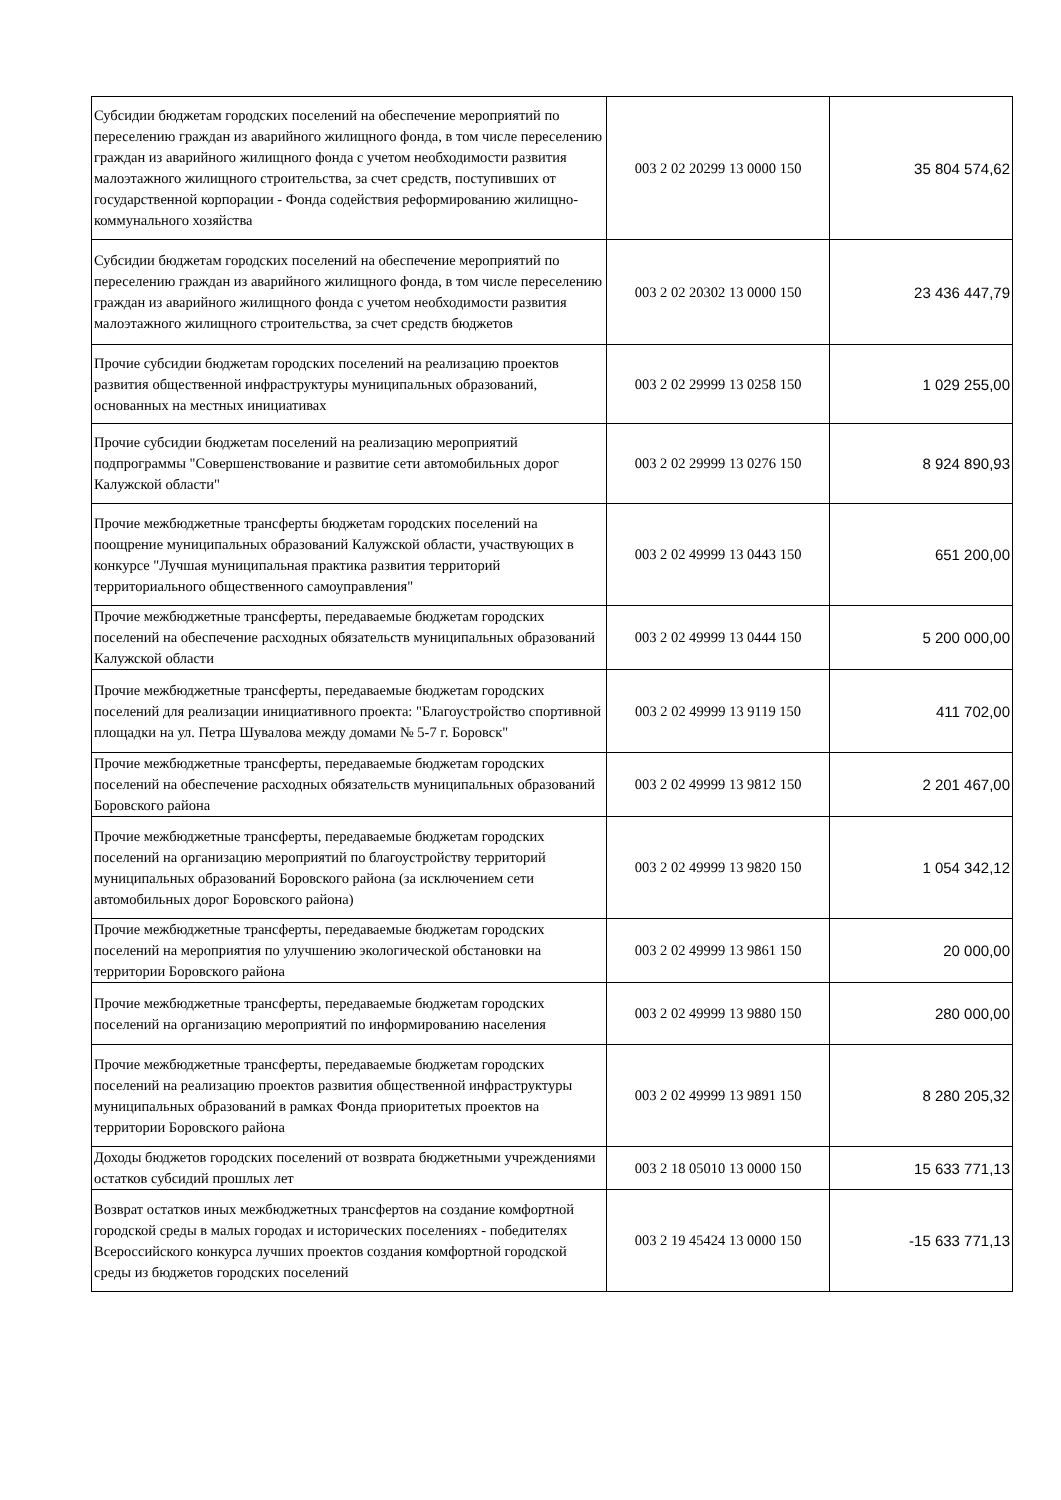| Субсидии бюджетам городских поселений на обеспечение мероприятий по переселению граждан из аварийного жилищного фонда, в том числе переселению граждан из аварийного жилищного фонда с учетом необходимости развития малоэтажного жилищного строительства, за счет средств, поступивших от государственной корпорации - Фонда содействия реформированию жилищно-коммунального хозяйства | 003 2 02 20299 13 0000 150 | 35 804 574,62 |
| Субсидии бюджетам городских поселений на обеспечение мероприятий по переселению граждан из аварийного жилищного фонда, в том числе переселению граждан из аварийного жилищного фонда с учетом необходимости развития малоэтажного жилищного строительства, за счет средств бюджетов | 003 2 02 20302 13 0000 150 | 23 436 447,79 |
| Прочие субсидии бюджетам городских поселений на реализацию проектов развития общественной инфраструктуры муниципальных образований, основанных на местных инициативах | 003 2 02 29999 13 0258 150 | 1 029 255,00 |
| Прочие субсидии бюджетам поселений на реализацию мероприятий подпрограммы "Совершенствование и развитие сети автомобильных дорог Калужской области" | 003 2 02 29999 13 0276 150 | 8 924 890,93 |
| Прочие межбюджетные трансферты бюджетам городских поселений на поощрение муниципальных образований Калужской области, участвующих в конкурсе "Лучшая муниципальная практика развития территорий территориального общественного самоуправления" | 003 2 02 49999 13 0443 150 | 651 200,00 |
| Прочие межбюджетные трансферты, передаваемые бюджетам городских поселений на обеспечение расходных обязательств муниципальных образований Калужской области | 003 2 02 49999 13 0444 150 | 5 200 000,00 |
| Прочие межбюджетные трансферты, передаваемые бюджетам городских поселений для реализации инициативного проекта: "Благоустройство спортивной площадки на ул. Петра Шувалова между домами № 5-7 г. Боровск" | 003 2 02 49999 13 9119 150 | 411 702,00 |
| Прочие межбюджетные трансферты, передаваемые бюджетам городских поселений на обеспечение расходных обязательств муниципальных образований Боровского района | 003 2 02 49999 13 9812 150 | 2 201 467,00 |
| Прочие межбюджетные трансферты, передаваемые бюджетам городских поселений на организацию мероприятий по благоустройству территорий муниципальных образований Боровского района (за исключением сети автомобильных дорог Боровского района) | 003 2 02 49999 13 9820 150 | 1 054 342,12 |
| Прочие межбюджетные трансферты, передаваемые бюджетам городских поселений на мероприятия по улучшению экологической обстановки на территории Боровского района | 003 2 02 49999 13 9861 150 | 20 000,00 |
| Прочие межбюджетные трансферты, передаваемые бюджетам городских поселений на организацию мероприятий по информированию населения | 003 2 02 49999 13 9880 150 | 280 000,00 |
| Прочие межбюджетные трансферты, передаваемые бюджетам городских поселений на реализацию проектов развития общественной инфраструктуры муниципальных образований в рамках Фонда приоритетых проектов на территории Боровского района | 003 2 02 49999 13 9891 150 | 8 280 205,32 |
| Доходы бюджетов городских поселений от возврата бюджетными учреждениями остатков субсидий прошлых лет | 003 2 18 05010 13 0000 150 | 15 633 771,13 |
| Возврат остатков иных межбюджетных трансфертов на создание комфортной городской среды в малых городах и исторических поселениях - победителях Всероссийского конкурса лучших проектов создания комфортной городской среды из бюджетов городских поселений | 003 2 19 45424 13 0000 150 | -15 633 771,13 |